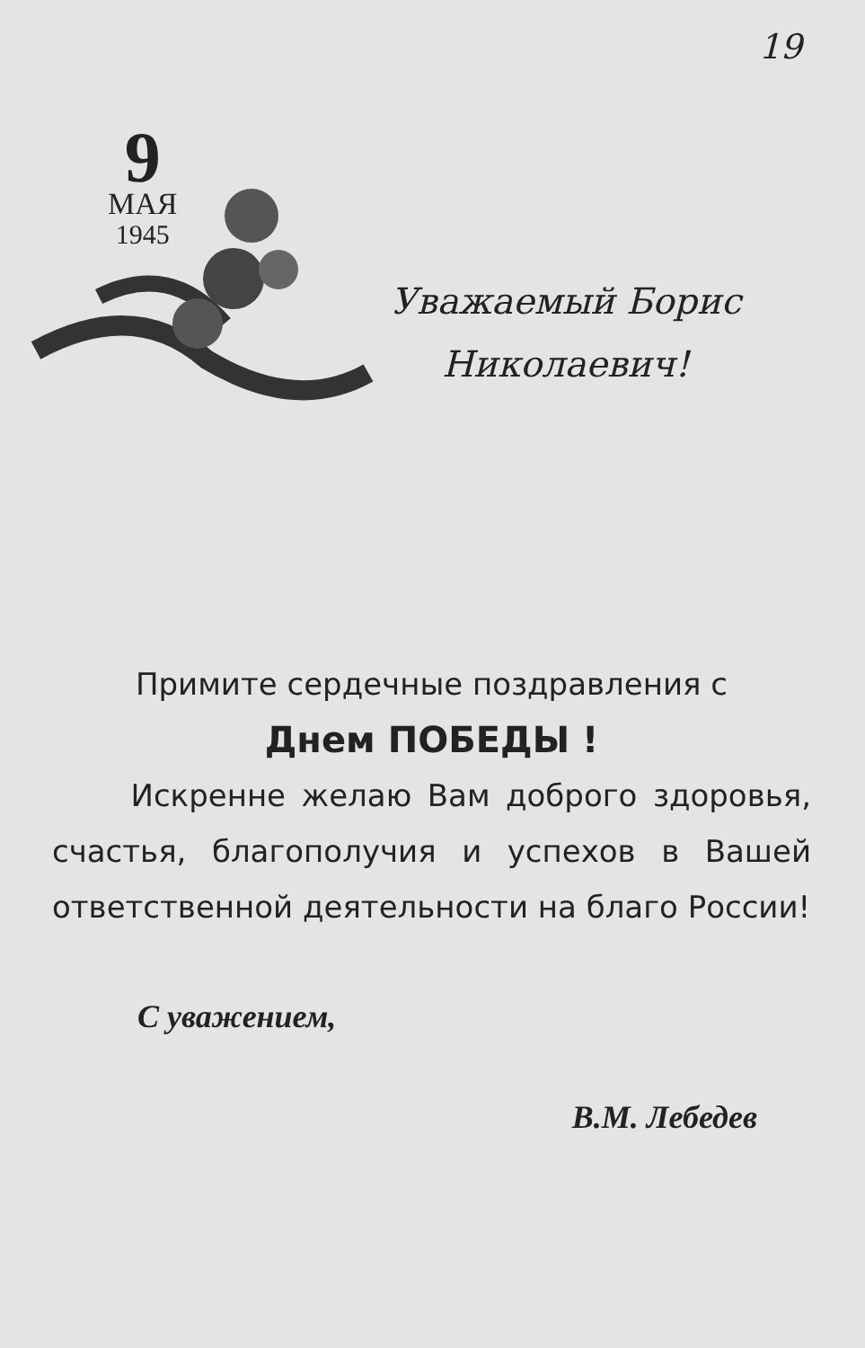19
9
МАЯ
1945
Уважаемый Борис Николаевич!
Примите сердечные поздравления с
Днем ПОБЕДЫ !
Искренне желаю Вам доброго здоровья, счастья, благополучия и успехов в Вашей ответственной деятельности на благо России!
С уважением,
В.М. Лебедев